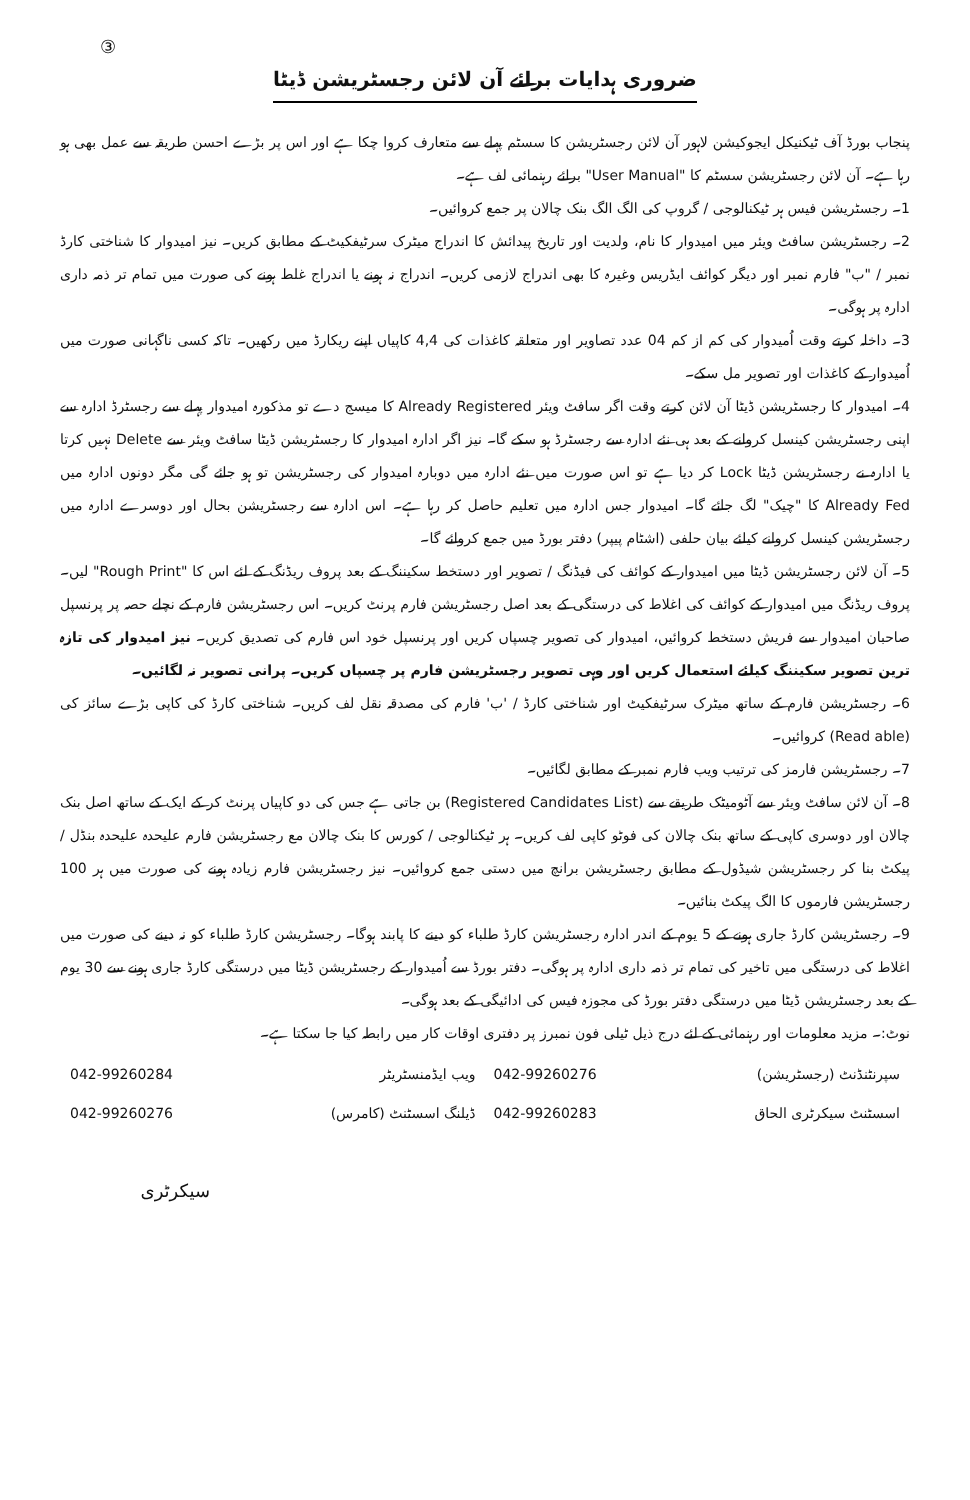③
ضروری ہدایات برائے آن لائن رجسٹریشن ڈیٹا
پنجاب بورڈ آف ٹیکنیکل ایجوکیشن لاہور آن لائن رجسٹریشن کا سسٹم پہلے سے متعارف کروا چکا ہے اور اس پر بڑے احسن طریقہ سے عمل بھی ہو رہا ہے۔ آن لائن رجسٹریشن سسٹم کا "User Manual" برائے رہنمائی لف ہے۔
1۔ رجسٹریشن فیس ہر ٹیکنالوجی / گروپ کی الگ الگ بنک چالان پر جمع کروائیں۔
2۔ رجسٹریشن سافٹ ویئر میں امیدوار کا نام، ولدیت اور تاریخ پیدائش کا اندراج میٹرک سرٹیفکیٹ کے مطابق کریں۔ نیز امیدوار کا شناختی کارڈ نمبر / "ب" فارم نمبر اور دیگر کوائف ایڈریس وغیرہ کا بھی اندراج لازمی کریں۔ اندراج نہ ہونے یا اندراج غلط ہونے کی صورت میں تمام تر ذمہ داری ادارہ پر ہوگی۔
3۔ داخلہ کرتے وقت اُمیدوار کی کم از کم 04 عدد تصاویر اور متعلقہ کاغذات کی 4,4 کاپیاں اپنے ریکارڈ میں رکھیں۔ تاکہ کسی ناگہانی صورت میں اُمیدوار کے کاغذات اور تصویر مل سکے۔
4۔ امیدوار کا رجسٹریشن ڈیٹا آن لائن کرتے وقت اگر سافٹ ویئر Already Registered کا میسج دے تو مذکورہ امیدوار پہلے سے رجسٹرڈ ادارہ سے اپنی رجسٹریشن کینسل کروانے کے بعد ہی نئے ادارہ سے رجسٹرڈ ہو سکے گا۔ نیز اگر ادارہ امیدوار کا رجسٹریشن ڈیٹا سافٹ ویئر سے Delete نہیں کرتا یا ادارہ نے رجسٹریشن ڈیٹا Lock کر دیا ہے تو اس صورت میں نئے ادارہ میں دوبارہ امیدوار کی رجسٹریشن تو ہو جائے گی مگر دونوں ادارہ میں Already Fed کا "چیک" لگ جائے گا۔ امیدوار جس ادارہ میں تعلیم حاصل کر رہا ہے۔ اس ادارہ سے رجسٹریشن بحال اور دوسرے ادارہ میں رجسٹریشن کینسل کروانے کیلئے بیان حلفی (اشٹام پیپر) دفتر بورڈ میں جمع کروائے گا۔
5۔ آن لائن رجسٹریشن ڈیٹا میں امیدوار کے کوائف کی فیڈنگ / تصویر اور دستخط سکیننگ کے بعد پروف ریڈنگ کے لئے اس کا "Rough Print" لیں۔ پروف ریڈنگ میں امیدوار کے کوائف کی اغلاط کی درستگی کے بعد اصل رجسٹریشن فارم پرنٹ کریں۔ اس رجسٹریشن فارم کے نچلے حصہ پر پرنسپل صاحبان امیدوار سے فریش دستخط کروائیں، امیدوار کی تصویر چسپاں کریں اور پرنسپل خود اس فارم کی تصدیق کریں۔ نیز امیدوار کی تازہ ترین تصویر سکیننگ کیلئے استعمال کریں اور وہی تصویر رجسٹریشن فارم پر چسپاں کریں۔ پرانی تصویر نہ لگائیں۔
6۔ رجسٹریشن فارم کے ساتھ میٹرک سرٹیفکیٹ اور شناختی کارڈ / 'ب' فارم کی مصدقہ نقل لف کریں۔ شناختی کارڈ کی کاپی بڑے سائز کی (Read able) کروائیں۔
7۔ رجسٹریشن فارمز کی ترتیب ویب فارم نمبر کے مطابق لگائیں۔
8۔ آن لائن سافٹ ویئر سے آٹومیٹک طریقے سے (Registered Candidates List) بن جاتی ہے جس کی دو کاپیاں پرنٹ کر کے ایک کے ساتھ اصل بنک چالان اور دوسری کاپی کے ساتھ بنک چالان کی فوٹو کاپی لف کریں۔ ہر ٹیکنالوجی / کورس کا بنک چالان مع رجسٹریشن فارم علیحدہ علیحدہ بنڈل / پیکٹ بنا کر رجسٹریشن شیڈول کے مطابق رجسٹریشن برانچ میں دستی جمع کروائیں۔ نیز رجسٹریشن فارم زیادہ ہونے کی صورت میں ہر 100 رجسٹریشن فارموں کا الگ پیکٹ بنائیں۔
9۔ رجسٹریشن کارڈ جاری ہونے کے 5 یوم کے اندر ادارہ رجسٹریشن کارڈ طلباء کو دینے کا پابند ہوگا۔ رجسٹریشن کارڈ طلباء کو نہ دینے کی صورت میں اغلاط کی درستگی میں تاخیر کی تمام تر ذمہ داری ادارہ پر ہوگی۔ دفتر بورڈ سے اُمیدوار کے رجسٹریشن ڈیٹا میں درستگی کارڈ جاری ہونے سے 30 یوم کے بعد رجسٹریشن ڈیٹا میں درستگی دفتر بورڈ کی مجوزہ فیس کی ادائیگی کے بعد ہوگی۔
نوٹ:۔ مزید معلومات اور رہنمائی کے لئے درج ذیل ٹیلی فون نمبرز پر دفتری اوقات کار میں رابطہ کیا جا سکتا ہے۔
| سپرنٹنڈنٹ (رجسٹریشن) | 042-99260276 | ویب ایڈمنسٹریٹر | 042-99260284 |
| اسسٹنٹ سیکرٹری الحاق | 042-99260283 | ڈیلنگ اسسٹنٹ (کامرس) | 042-99260276 |
سیکرٹری